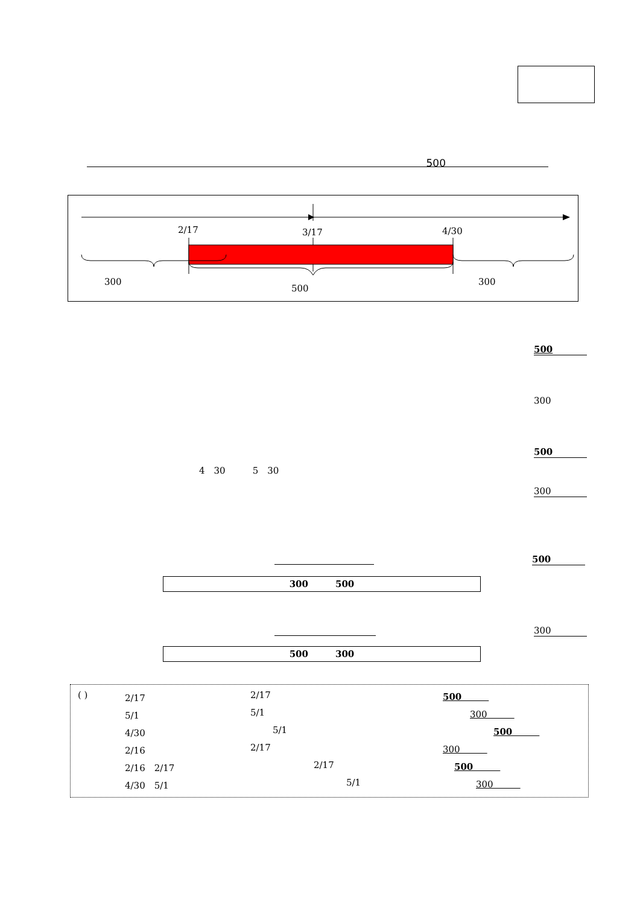500
2/17 3/17 4/30
300
500
300
500
300
500
4　30　　　5　30
300
500
300　　　500
300
500　　　300
( )
2/17
5/1
4/30
2/16
2/16　2/17
4/30　5/1
2/17 500　　　
5/1 300　　　
5/1 500　　　
2/17 300　　　
2/17 500　　　
5/1 300